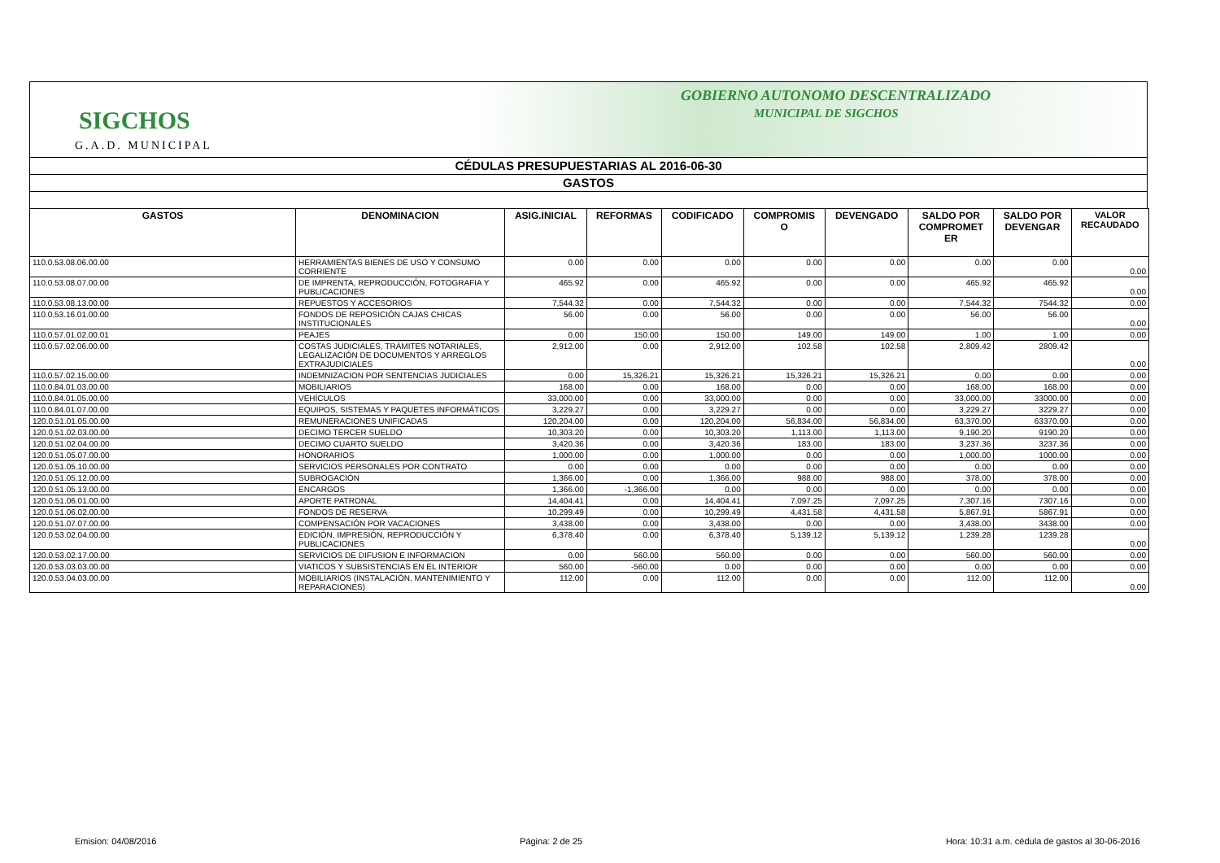SIGCHOS
G.A.D. MUNICIPAL
GOBIERNO AUTONOMO DESCENTRALIZADO
MUNICIPAL DE SIGCHOS
CÉDULAS PRESUPUESTARIAS AL 2016-06-30
GASTOS
| GASTOS | DENOMINACION | ASIG.INICIAL | REFORMAS | CODIFICADO | COMPROMIS O | DEVENGADO | SALDO POR COMPROMET ER | SALDO POR DEVENGAR | VALOR RECAUDADO |
| --- | --- | --- | --- | --- | --- | --- | --- | --- | --- |
| 110.0.53.08.06.00.00 | HERRAMIENTAS BIENES DE USO Y CONSUMO CORRIENTE | 0.00 | 0.00 | 0.00 | 0.00 | 0.00 | 0.00 | 0.00 | 0.00 |
| 110.0.53.08.07.00.00 | DE IMPRENTA, REPRODUCCIÓN, FOTOGRAFIA Y PUBLICACIONES | 465.92 | 0.00 | 465.92 | 0.00 | 0.00 | 465.92 | 465.92 | 0.00 |
| 110.0.53.08.13.00.00 | REPUESTOS Y ACCESORIOS | 7,544.32 | 0.00 | 7,544.32 | 0.00 | 0.00 | 7,544.32 | 7544.32 | 0.00 |
| 110.0.53.16.01.00.00 | FONDOS DE REPOSICIÓN CAJAS CHICAS INSTITUCIONALES | 56.00 | 0.00 | 56.00 | 0.00 | 0.00 | 56.00 | 56.00 | 0.00 |
| 110.0.57.01.02.00.01 | PEAJES | 0.00 | 150.00 | 150.00 | 149.00 | 149.00 | 1.00 | 1.00 | 0.00 |
| 110.0.57.02.06.00.00 | COSTAS JUDICIALES, TRÁMITES NOTARIALES, LEGALIZACIÓN DE DOCUMENTOS Y ARREGLOS EXTRAJUDICIALES | 2,912.00 | 0.00 | 2,912.00 | 102.58 | 102.58 | 2,809.42 | 2809.42 | 0.00 |
| 110.0.57.02.15.00.00 | INDEMNIZACION POR SENTENCIAS JUDICIALES | 0.00 | 15,326.21 | 15,326.21 | 15,326.21 | 15,326.21 | 0.00 | 0.00 | 0.00 |
| 110.0.84.01.03.00.00 | MOBILIARIOS | 168.00 | 0.00 | 168.00 | 0.00 | 0.00 | 168.00 | 168.00 | 0.00 |
| 110.0.84.01.05.00.00 | VEHÍCULOS | 33,000.00 | 0.00 | 33,000.00 | 0.00 | 0.00 | 33,000.00 | 33000.00 | 0.00 |
| 110.0.84.01.07.00.00 | EQUIPOS, SISTEMAS Y PAQUETES INFORMÁTICOS | 3,229.27 | 0.00 | 3,229.27 | 0.00 | 0.00 | 3,229.27 | 3229.27 | 0.00 |
| 120.0.51.01.05.00.00 | REMUNERACIONES UNIFICADAS | 120,204.00 | 0.00 | 120,204.00 | 56,834.00 | 56,834.00 | 63,370.00 | 63370.00 | 0.00 |
| 120.0.51.02.03.00.00 | DECIMO TERCER SUELDO | 10,303.20 | 0.00 | 10,303.20 | 1,113.00 | 1,113.00 | 9,190.20 | 9190.20 | 0.00 |
| 120.0.51.02.04.00.00 | DECIMO CUARTO SUELDO | 3,420.36 | 0.00 | 3,420.36 | 183.00 | 183.00 | 3,237.36 | 3237.36 | 0.00 |
| 120.0.51.05.07.00.00 | HONORARIOS | 1,000.00 | 0.00 | 1,000.00 | 0.00 | 0.00 | 1,000.00 | 1000.00 | 0.00 |
| 120.0.51.05.10.00.00 | SERVICIOS PERSONALES POR CONTRATO | 0.00 | 0.00 | 0.00 | 0.00 | 0.00 | 0.00 | 0.00 | 0.00 |
| 120.0.51.05.12.00.00 | SUBROGACIÓN | 1,366.00 | 0.00 | 1,366.00 | 988.00 | 988.00 | 378.00 | 378.00 | 0.00 |
| 120.0.51.05.13.00.00 | ENCARGOS | 1,366.00 | -1,366.00 | 0.00 | 0.00 | 0.00 | 0.00 | 0.00 | 0.00 |
| 120.0.51.06.01.00.00 | APORTE PATRONAL | 14,404.41 | 0.00 | 14,404.41 | 7,097.25 | 7,097.25 | 7,307.16 | 7307.16 | 0.00 |
| 120.0.51.06.02.00.00 | FONDOS DE RESERVA | 10,299.49 | 0.00 | 10,299.49 | 4,431.58 | 4,431.58 | 5,867.91 | 5867.91 | 0.00 |
| 120.0.51.07.07.00.00 | COMPENSACIÓN POR VACACIONES | 3,438.00 | 0.00 | 3,438.00 | 0.00 | 0.00 | 3,438.00 | 3438.00 | 0.00 |
| 120.0.53.02.04.00.00 | EDICIÓN, IMPRESIÓN, REPRODUCCIÓN Y PUBLICACIONES | 6,378.40 | 0.00 | 6,378.40 | 5,139.12 | 5,139.12 | 1,239.28 | 1239.28 | 0.00 |
| 120.0.53.02.17.00.00 | SERVICIOS DE DIFUSION E INFORMACION | 0.00 | 560.00 | 560.00 | 0.00 | 0.00 | 560.00 | 560.00 | 0.00 |
| 120.0.53.03.03.00.00 | VIATICOS Y SUBSISTENCIAS EN EL INTERIOR | 560.00 | -560.00 | 0.00 | 0.00 | 0.00 | 0.00 | 0.00 | 0.00 |
| 120.0.53.04.03.00.00 | MOBILIARIOS (INSTALACIÓN, MANTENIMIENTO Y REPARACIONES) | 112.00 | 0.00 | 112.00 | 0.00 | 0.00 | 112.00 | 112.00 | 0.00 |
Emision: 04/08/2016 Página: 2 de 25 Hora: 10:31 a.m. cédula de gastos al 30-06-2016